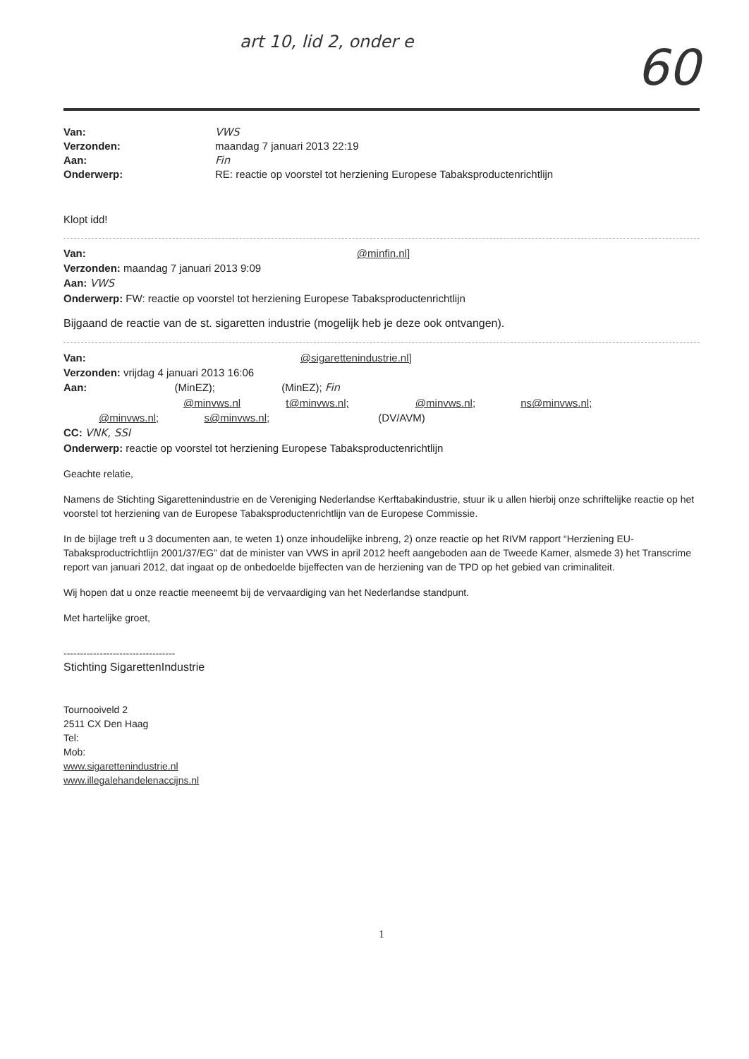art 10, lid 2, onder e
60
Van: VWS Verzonden: maandag 7 januari 2013 22:19 Aan: Fin Onderwerp: RE: reactie op voorstel tot herziening Europese Tabaksproductenrichtlijn
Klopt idd!
Van: @minfin.nl]
Verzonden: maandag 7 januari 2013 9:09
Aan: VWS
Onderwerp: FW: reactie op voorstel tot herziening Europese Tabaksproductenrichtlijn
Bijgaand de reactie van de st. sigaretten industrie (mogelijk heb je deze ook ontvangen).
Van: @sigarettenindustrie.nl]
Verzonden: vrijdag 4 januari 2013 16:06
Aan: (MinEZ); (MinEZ); Fin
@minvws.nl t@minvws.nl; @minvws.nl; ns@minvws.nl;
@minvws.nl; s@minvws.nl; (DV/AVM)
CC: VNK, SSI
Onderwerp: reactie op voorstel tot herziening Europese Tabaksproductenrichtlijn
Geachte relatie,
Namens de Stichting Sigarettenindustrie en de Vereniging Nederlandse Kerftabakindustrie, stuur ik u allen hierbij onze schriftelijke reactie op het voorstel tot herziening van de Europese Tabaksproductenrichtlijn van de Europese Commissie.
In de bijlage treft u 3 documenten aan, te weten 1) onze inhoudelijke inbreng, 2) onze reactie op het RIVM rapport “Herziening EU-Tabaksproductrichtlijn 2001/37/EG” dat de minister van VWS in april 2012 heeft aangeboden aan de Tweede Kamer, alsmede 3) het Transcrime report van januari 2012, dat ingaat op de onbedoelde bijeffecten van de herziening van de TPD op het gebied van criminaliteit.
Wij hopen dat u onze reactie meeneemt bij de vervaardiging van het Nederlandse standpunt.
Met hartelijke groet,
----------------------------------
Stichting SigarettenIndustrie
Tournooiveld 2
2511 CX Den Haag
Tel:
Mob:
www.sigarettenindustrie.nl
www.illegalehandelenaccijns.nl
1